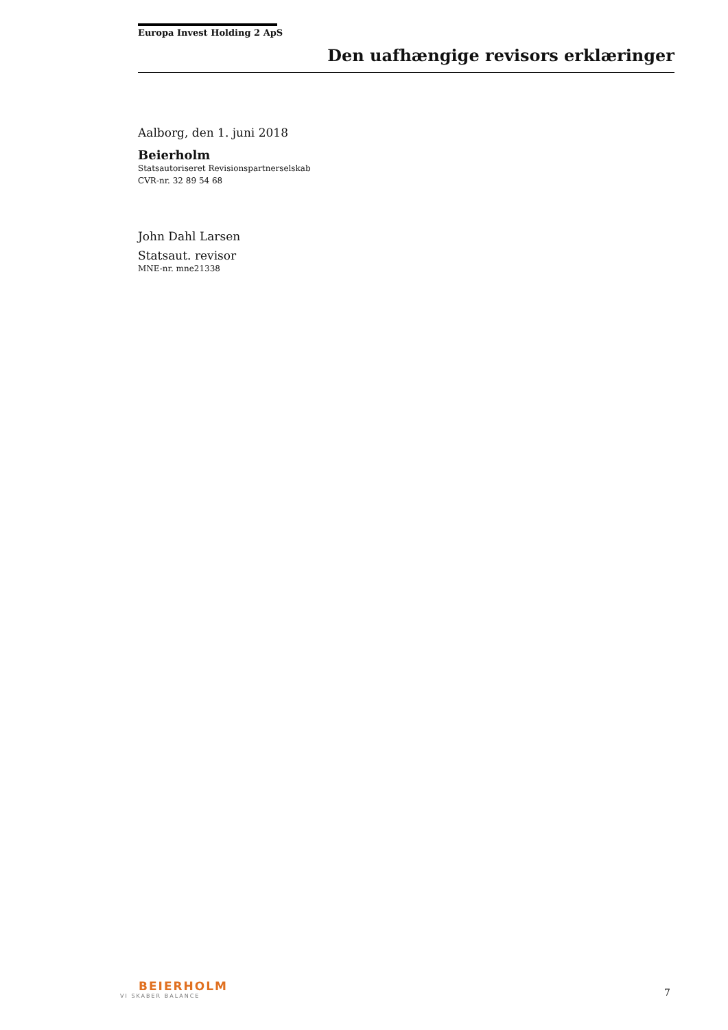Europa Invest Holding 2 ApS
Den uafhængige revisors erklæringer
Aalborg, den 1. juni 2018
Beierholm
Statsautoriseret Revisionspartnerselskab
CVR-nr. 32 89 54 68
John Dahl Larsen
Statsaut. revisor
MNE-nr. mne21338
BEIERHOLM
VI SKABER BALANCE
7